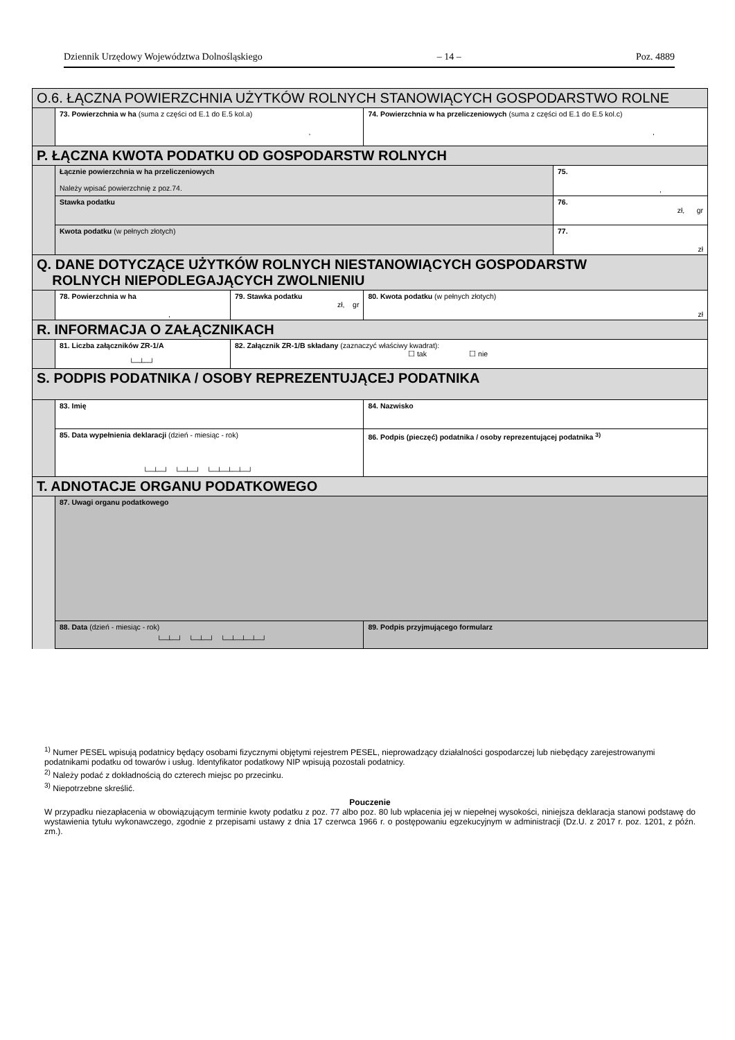Dziennik Urzędowy Województwa Dolnośląskiego – 14 – Poz. 4889
| O.6. ŁĄCZNA POWIERZCHNIA UŻYTKÓW ROLNYCH STANOWIĄCYCH GOSPODARSTWO ROLNE | | | | | |
| | 73. Powierzchnia w ha (suma z części od E.1 do E.5 kol.a) , | | | 74. Powierzchnia w ha przeliczeniowych (suma z części od E.1 do E.5 kol.c) , | |
| P. ŁĄCZNA KWOTA PODATKU OD GOSPODARSTW ROLNYCH | | | | | |
| | Łącznie powierzchnia w ha przeliczeniowych Należy wpisać powierzchnię z poz.74. | | | | 75. , |
| | Stawka podatku | | | | 76. zł, gr |
| | Kwota podatku (w pełnych złotych) | | | | 77. zł |
| Q. DANE DOTYCZĄCE UŻYTKÓW ROLNYCH NIESTANOWIĄCYCH GOSPODARSTW ROLNYCH NIEPODLEGAJĄCYCH ZWOLNIENIU | | | | | |
| | 78. Powierzchnia w ha , | | 79. Stawka podatku zł, gr | 80. Kwota podatku (w pełnych złotych) zł | |
| R. INFORMACJA O ZAŁĄCZNIKACH | | | | | |
| | 81. Liczba załączników ZR-1/A └─┴─┘ | 82. Załącznik ZR-1/B składany (zaznaczyć właściwy kwadrat): ☐ tak ☐ nie | | | |
| S. PODPIS PODATNIKA / OSOBY REPREZENTUJĄCEJ PODATNIKA | | | | | |
| | 83. Imię | | | 84. Nazwisko | |
| | 85. Data wypełnienia deklaracji (dzień - miesiąc - rok) └─┴─┘ └─┴─┘ └─┴─┴─┴─┘ | | | 86. Podpis (pieczęć) podatnika / osoby reprezentującej podatnika <sup>3)</sup> | |
| T. ADNOTACJE ORGANU PODATKOWEGO | | | | | |
| | 87. Uwagi organu podatkowego | | | | |
| | 88. Data (dzień - miesiąc - rok) └─┴─┘ └─┴─┘ └─┴─┴─┴─┘ | | | 89. Podpis przyjmującego formularz | |
<sup>1)</sup> Numer PESEL wpisują podatnicy będący osobami fizycznymi objętymi rejestrem PESEL, nieprowadzący działalności gospodarczej lub niebędący zarejestrowanymi podatnikami podatku od towarów i usług. Identyfikator podatkowy NIP wpisują pozostali podatnicy.
<sup>2)</sup> Należy podać z dokładnością do czterech miejsc po przecinku.
<sup>3)</sup> Niepotrzebne skreślić.
Pouczenie
W przypadku niezapłacenia w obowiązującym terminie kwoty podatku z poz. 77 albo poz. 80 lub wpłacenia jej w niepełnej wysokości, niniejsza deklaracja stanowi podstawę do wystawienia tytułu wykonawczego, zgodnie z przepisami ustawy z dnia 17 czerwca 1966 r. o postępowaniu egzekucyjnym w administracji (Dz.U. z 2017 r. poz. 1201, z późn. zm.).